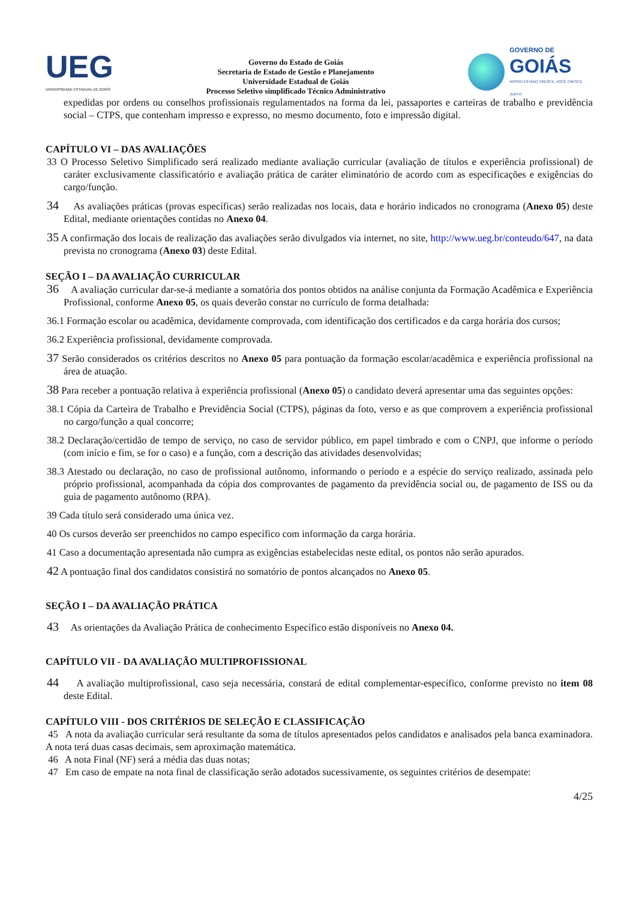UEG
UNIVERSIDADE ESTADUAL DE GOIÁS
Governo do Estado de Goiás
Secretaria de Estado de Gestão e Planejamento
Universidade Estadual de Goiás
Processo Seletivo simplificado Técnico Administrativo
GOVERNO DE
GOIÁS
NOSSO ESTADO CRESCE, VOCÊ CRESCE JUNTO
expedidas por ordens ou conselhos profissionais regulamentados na forma da lei, passaportes e carteiras de trabalho e previdência social – CTPS, que contenham impresso e expresso, no mesmo documento, foto e impressão digital.
CAPÍTULO VI – DAS AVALIAÇÕES
33 O Processo Seletivo Simplificado será realizado mediante avaliação curricular (avaliação de títulos e experiência profissional) de caráter exclusivamente classificatório e avaliação prática de caráter eliminatório de acordo com as especificações e exigências do cargo/função.
34 As avaliações práticas (provas específicas) serão realizadas nos locais, data e horário indicados no cronograma (Anexo 05) deste Edital, mediante orientações contidas no Anexo 04.
35 A confirmação dos locais de realização das avaliações serão divulgados via internet, no site, http://www.ueg.br/conteudo/647, na data prevista no cronograma (Anexo 03) deste Edital.
SEÇÃO I – DA AVALIAÇÃO CURRICULAR
36 A avaliação curricular dar-se-á mediante a somatória dos pontos obtidos na análise conjunta da Formação Acadêmica e Experiência Profissional, conforme Anexo 05, os quais deverão constar no currículo de forma detalhada:
36.1 Formação escolar ou acadêmica, devidamente comprovada, com identificação dos certificados e da carga horária dos cursos;
36.2 Experiência profissional, devidamente comprovada.
37 Serão considerados os critérios descritos no Anexo 05 para pontuação da formação escolar/acadêmica e experiência profissional na área de atuação.
38 Para receber a pontuação relativa à experiência profissional (Anexo 05) o candidato deverá apresentar uma das seguintes opções:
38.1 Cópia da Carteira de Trabalho e Previdência Social (CTPS), páginas da foto, verso e as que comprovem a experiência profissional no cargo/função a qual concorre;
38.2 Declaração/certidão de tempo de serviço, no caso de servidor público, em papel timbrado e com o CNPJ, que informe o período (com início e fim, se for o caso) e a função, com a descrição das atividades desenvolvidas;
38.3 Atestado ou declaração, no caso de profissional autônomo, informando o período e a espécie do serviço realizado, assinada pelo próprio profissional, acompanhada da cópia dos comprovantes de pagamento da previdência social ou, de pagamento de ISS ou da guia de pagamento autônomo (RPA).
39 Cada título será considerado uma única vez.
40 Os cursos deverão ser preenchidos no campo específico com informação da carga horária.
41 Caso a documentação apresentada não cumpra as exigências estabelecidas neste edital, os pontos não serão apurados.
42 A pontuação final dos candidatos consistirá no somatório de pontos alcançados no Anexo 05.
SEÇÃO I – DA AVALIAÇÃO PRÁTICA
43 As orientações da Avaliação Prática de conhecimento Específico estão disponíveis no Anexo 04.
CAPÍTULO VII - DA AVALIAÇÃO MULTIPROFISSIONAL
44 A avaliação multiprofissional, caso seja necessária, constará de edital complementar-específico, conforme previsto no item 08 deste Edital.
CAPÍTULO VIII - DOS CRITÉRIOS DE SELEÇÃO E CLASSIFICAÇÃO
45 A nota da avaliação curricular será resultante da soma de títulos apresentados pelos candidatos e analisados pela banca examinadora. A nota terá duas casas decimais, sem aproximação matemática.
46 A nota Final (NF) será a média das duas notas;
47 Em caso de empate na nota final de classificação serão adotados sucessivamente, os seguintes critérios de desempate:
4/25